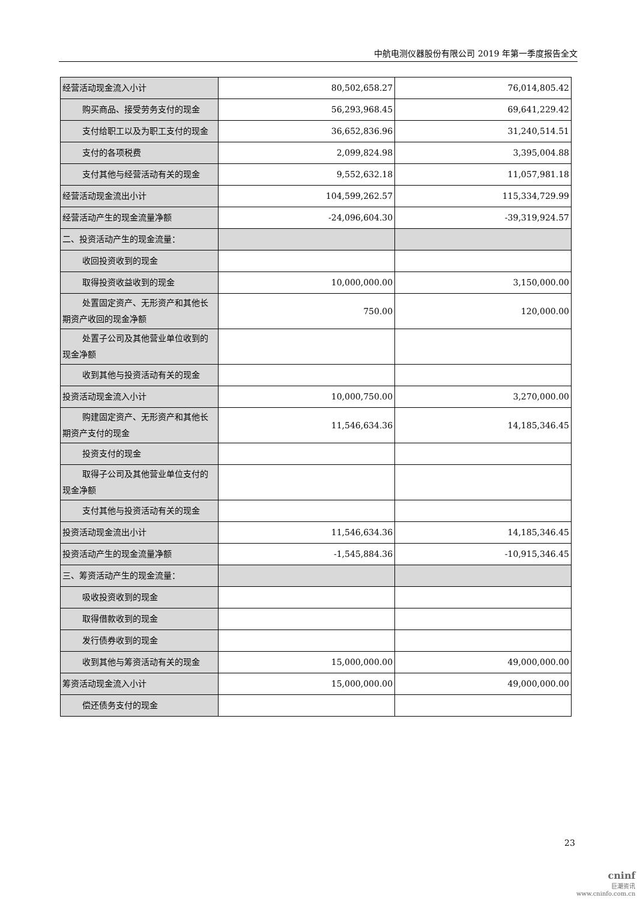中航电测仪器股份有限公司 2019 年第一季度报告全文
| 经营活动现金流入小计 | 80,502,658.27 | 76,014,805.42 |
| 购买商品、接受劳务支付的现金 | 56,293,968.45 | 69,641,229.42 |
| 支付给职工以及为职工支付的 现金 | 36,652,836.96 | 31,240,514.51 |
| 支付的各项税费 | 2,099,824.98 | 3,395,004.88 |
| 支付其他与经营活动有关的现 金 | 9,552,632.18 | 11,057,981.18 |
| 经营活动现金流出小计 | 104,599,262.57 | 115,334,729.99 |
| 经营活动产生的现金流量净额 | -24,096,604.30 | -39,319,924.57 |
| 二、投资活动产生的现金流量： | | |
| 收回投资收到的现金 | | |
| 取得投资收益收到的现金 | 10,000,000.00 | 3,150,000.00 |
| 处置固定资产、无形资产和其他 长期资产收回的现金净额 | 750.00 | 120,000.00 |
| 处置子公司及其他营业单位收 到的现金净额 | | |
| 收到其他与投资活动有关的现 金 | | |
| 投资活动现金流入小计 | 10,000,750.00 | 3,270,000.00 |
| 购建固定资产、无形资产和其他 长期资产支付的现金 | 11,546,634.36 | 14,185,346.45 |
| 投资支付的现金 | | |
| 取得子公司及其他营业单位支 付的现金净额 | | |
| 支付其他与投资活动有关的现 金 | | |
| 投资活动现金流出小计 | 11,546,634.36 | 14,185,346.45 |
| 投资活动产生的现金流量净额 | -1,545,884.36 | -10,915,346.45 |
| 三、筹资活动产生的现金流量： | | |
| 吸收投资收到的现金 | | |
| 取得借款收到的现金 | | |
| 发行债券收到的现金 | | |
| 收到其他与筹资活动有关的现 金 | 15,000,000.00 | 49,000,000.00 |
| 筹资活动现金流入小计 | 15,000,000.00 | 49,000,000.00 |
| 偿还债务支付的现金 | | |
23
cninf
巨潮资讯
www.cninfo.com.cn